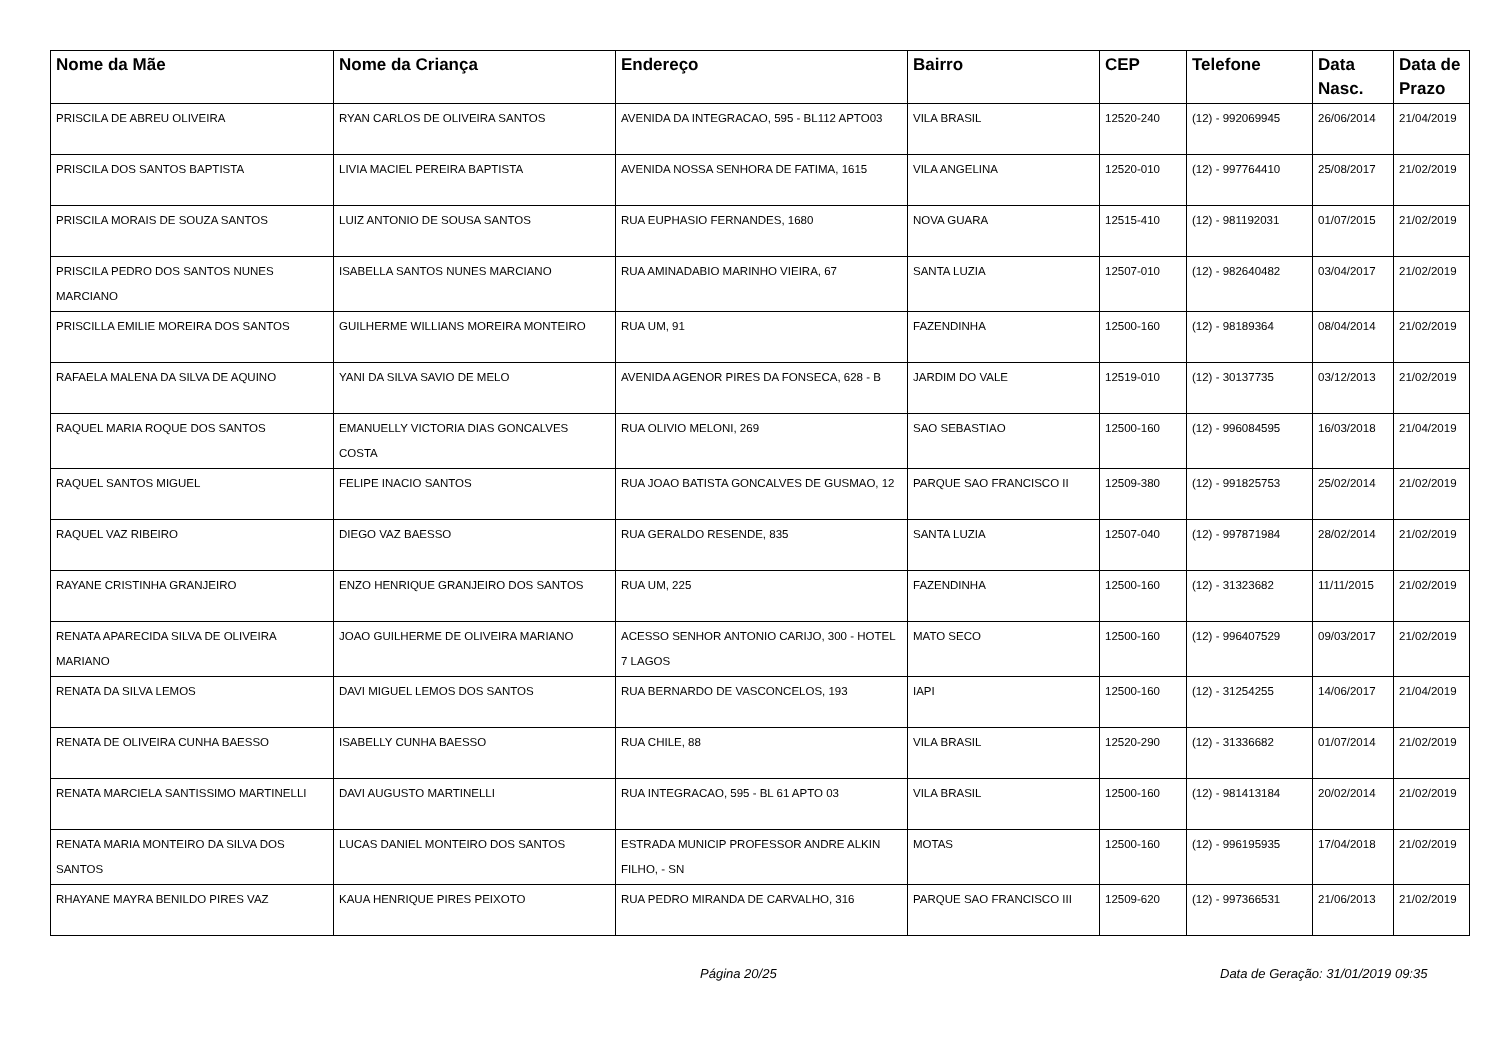| Nome da Mãe | Nome da Criança | Endereço | Bairro | CEP | Telefone | Data Nasc. | Data de Prazo |
| --- | --- | --- | --- | --- | --- | --- | --- |
| PRISCILA DE ABREU OLIVEIRA | RYAN CARLOS DE OLIVEIRA SANTOS | AVENIDA DA INTEGRACAO, 595 - BL112 APTO03 | VILA BRASIL | 12520-240 | (12) - 992069945 | 26/06/2014 | 21/04/2019 |
| PRISCILA DOS SANTOS BAPTISTA | LIVIA MACIEL PEREIRA BAPTISTA | AVENIDA NOSSA SENHORA DE FATIMA, 1615 | VILA ANGELINA | 12520-010 | (12) - 997764410 | 25/08/2017 | 21/02/2019 |
| PRISCILA MORAIS DE SOUZA SANTOS | LUIZ ANTONIO DE SOUSA SANTOS | RUA EUPHASIO FERNANDES, 1680 | NOVA GUARA | 12515-410 | (12) - 981192031 | 01/07/2015 | 21/02/2019 |
| PRISCILA PEDRO DOS SANTOS NUNES MARCIANO | ISABELLA SANTOS NUNES MARCIANO | RUA AMINADABIO MARINHO VIEIRA, 67 | SANTA LUZIA | 12507-010 | (12) - 982640482 | 03/04/2017 | 21/02/2019 |
| PRISCILLA EMILIE MOREIRA DOS SANTOS | GUILHERME WILLIANS MOREIRA MONTEIRO | RUA UM, 91 | FAZENDINHA | 12500-160 | (12) - 98189364 | 08/04/2014 | 21/02/2019 |
| RAFAELA MALENA DA SILVA DE AQUINO | YANI DA SILVA SAVIO DE MELO | AVENIDA AGENOR PIRES DA FONSECA, 628 - B | JARDIM DO VALE | 12519-010 | (12) - 30137735 | 03/12/2013 | 21/02/2019 |
| RAQUEL MARIA ROQUE DOS SANTOS | EMANUELLY VICTORIA DIAS GONCALVES COSTA | RUA OLIVIO MELONI, 269 | SAO SEBASTIAO | 12500-160 | (12) - 996084595 | 16/03/2018 | 21/04/2019 |
| RAQUEL SANTOS MIGUEL | FELIPE INACIO SANTOS | RUA JOAO BATISTA GONCALVES DE GUSMAO, 12 | PARQUE SAO FRANCISCO II | 12509-380 | (12) - 991825753 | 25/02/2014 | 21/02/2019 |
| RAQUEL VAZ RIBEIRO | DIEGO VAZ BAESSO | RUA GERALDO RESENDE, 835 | SANTA LUZIA | 12507-040 | (12) - 997871984 | 28/02/2014 | 21/02/2019 |
| RAYANE CRISTINHA GRANJEIRO | ENZO HENRIQUE GRANJEIRO DOS SANTOS | RUA UM, 225 | FAZENDINHA | 12500-160 | (12) - 31323682 | 11/11/2015 | 21/02/2019 |
| RENATA APARECIDA SILVA DE OLIVEIRA MARIANO | JOAO GUILHERME DE OLIVEIRA MARIANO | ACESSO SENHOR ANTONIO CARIJO, 300 - HOTEL 7 LAGOS | MATO SECO | 12500-160 | (12) - 996407529 | 09/03/2017 | 21/02/2019 |
| RENATA DA SILVA LEMOS | DAVI MIGUEL LEMOS DOS SANTOS | RUA BERNARDO DE VASCONCELOS, 193 | IAPI | 12500-160 | (12) - 31254255 | 14/06/2017 | 21/04/2019 |
| RENATA DE OLIVEIRA CUNHA BAESSO | ISABELLY CUNHA BAESSO | RUA CHILE, 88 | VILA BRASIL | 12520-290 | (12) - 31336682 | 01/07/2014 | 21/02/2019 |
| RENATA MARCIELA SANTISSIMO MARTINELLI | DAVI AUGUSTO MARTINELLI | RUA INTEGRACAO, 595 - BL 61 APTO 03 | VILA BRASIL | 12500-160 | (12) - 981413184 | 20/02/2014 | 21/02/2019 |
| RENATA MARIA MONTEIRO DA SILVA DOS SANTOS | LUCAS DANIEL MONTEIRO DOS SANTOS | ESTRADA MUNICIP PROFESSOR ANDRE ALKIN FILHO, - SN | MOTAS | 12500-160 | (12) - 996195935 | 17/04/2018 | 21/02/2019 |
| RHAYANE MAYRA BENILDO PIRES VAZ | KAUA HENRIQUE PIRES PEIXOTO | RUA PEDRO MIRANDA DE CARVALHO, 316 | PARQUE SAO FRANCISCO III | 12509-620 | (12) - 997366531 | 21/06/2013 | 21/02/2019 |
Página 20/25 Data de Geração: 31/01/2019 09:35